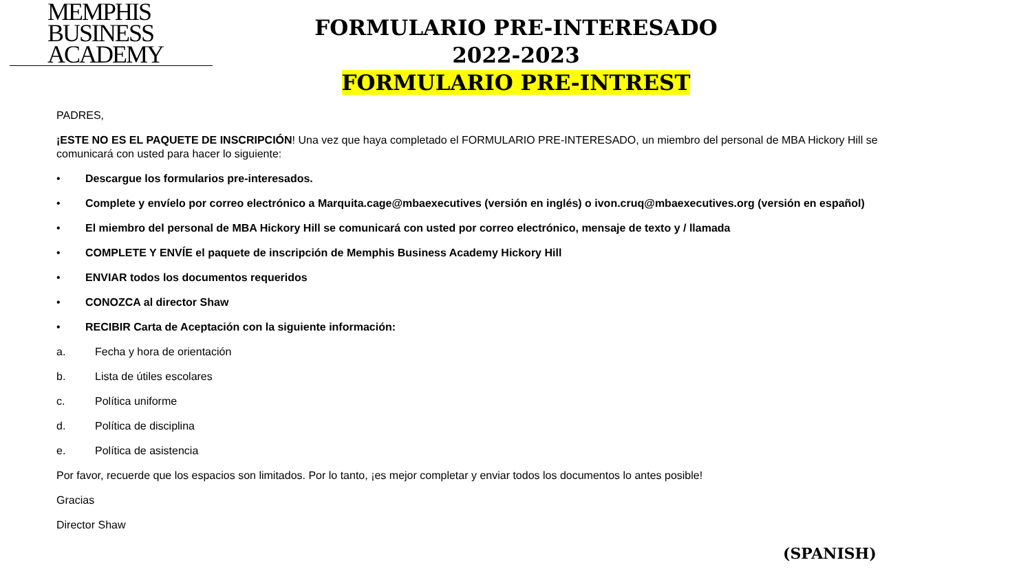MEMPHIS
BUSINESS
ACADEMY
FORMULARIO PRE-INTERESADO
2022-2023
FORMULARIO PRE-INTREST
PADRES,
¡ESTE NO ES EL PAQUETE DE INSCRIPCIÓN! Una vez que haya completado el FORMULARIO PRE-INTERESADO, un miembro del personal de MBA Hickory Hill se comunicará con usted para hacer lo siguiente:
• Descargue los formularios pre-interesados.
• Complete y envíelo por correo electrónico a Marquita.cage@mbaexecutives (versión en inglés) o ivon.cruq@mbaexecutives.org (versión en español)
• El miembro del personal de MBA Hickory Hill se comunicará con usted por correo electrónico, mensaje de texto y / llamada
• COMPLETE Y ENVÍE el paquete de inscripción de Memphis Business Academy Hickory Hill
• ENVIAR todos los documentos requeridos
• CONOZCA al director Shaw
• RECIBIR Carta de Aceptación con la siguiente información:
a. Fecha y hora de orientación
b. Lista de útiles escolares
c. Política uniforme
d. Política de disciplina
e. Política de asistencia
Por favor, recuerde que los espacios son limitados. Por lo tanto, ¡es mejor completar y enviar todos los documentos lo antes posible!
Gracias
Director Shaw
(SPANISH)